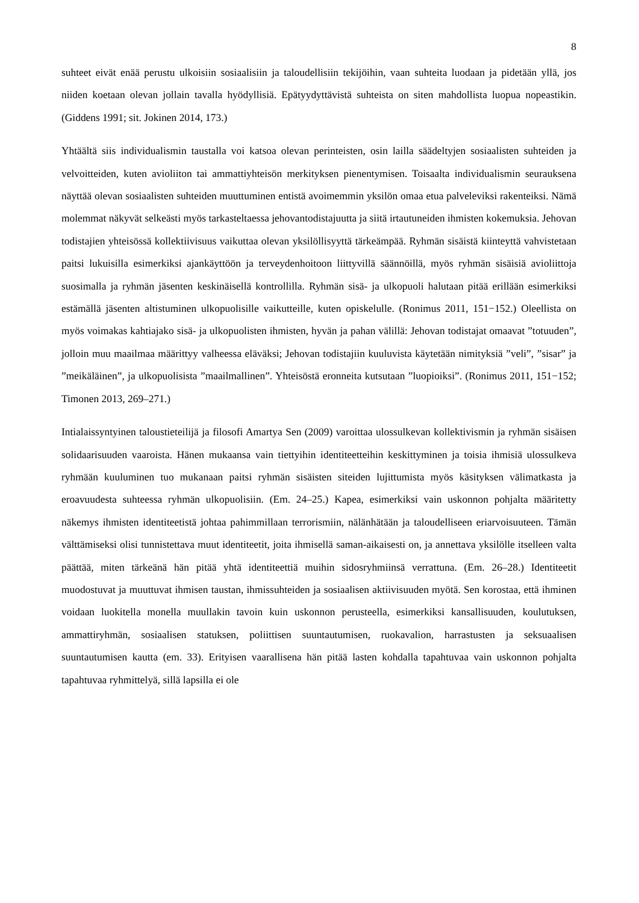8
suhteet eivät enää perustu ulkoisiin sosiaalisiin ja taloudellisiin tekijöihin, vaan suhteita luodaan ja pidetään yllä, jos niiden koetaan olevan jollain tavalla hyödyllisiä. Epätyydyttävistä suhteista on siten mahdollista luopua nopeastikin. (Giddens 1991; sit. Jokinen 2014, 173.)
Yhtäältä siis individualismin taustalla voi katsoa olevan perinteisten, osin lailla säädeltyjen sosiaalisten suhteiden ja velvoitteiden, kuten avioliiton tai ammattiyhteisön merkityksen pienentymisen. Toisaalta individualismin seurauksena näyttää olevan sosiaalisten suhteiden muuttuminen entistä avoimemmin yksilön omaa etua palveleviksi rakenteiksi. Nämä molemmat näkyvät selkeästi myös tarkasteltaessa jehovantodistajuutta ja siitä irtautuneiden ihmisten kokemuksia. Jehovan todistajien yhteisössä kollektiivisuus vaikuttaa olevan yksilöllisyyttä tärkeämpää. Ryhmän sisäistä kiinteyttä vahvistetaan paitsi lukuisilla esimerkiksi ajankäyttöön ja terveydenhoitoon liittyvillä säännöillä, myös ryhmän sisäisiä avioliittoja suosimalla ja ryhmän jäsenten keskinäisellä kontrollilla. Ryhmän sisä- ja ulkopuoli halutaan pitää erillään esimerkiksi estämällä jäsenten altistuminen ulkopuolisille vaikutteille, kuten opiskelulle. (Ronimus 2011, 151−152.) Oleellista on myös voimakas kahtiajako sisä- ja ulkopuolisten ihmisten, hyvän ja pahan välillä: Jehovan todistajat omaavat ”totuuden”, jolloin muu maailmaa määrittyy valheessa eläväksi; Jehovan todistajiin kuuluvista käytetään nimityksiä ”veli”, ”sisar” ja ”meikäläinen”, ja ulkopuolisista ”maailmallinen”. Yhteisöstä eronneita kutsutaan ”luopioiksi”. (Ronimus 2011, 151−152; Timonen 2013, 269–271.)
Intialaissyntyinen taloustieteilijä ja filosofi Amartya Sen (2009) varoittaa ulossulkevan kollektivismin ja ryhmän sisäisen solidaarisuuden vaaroista. Hänen mukaansa vain tiettyihin identiteetteihin keskittyminen ja toisia ihmisiä ulossulkeva ryhmään kuuluminen tuo mukanaan paitsi ryhmän sisäisten siteiden lujittumista myös käsityksen välimatkasta ja eroavuudesta suhteessa ryhmän ulkopuolisiin. (Em. 24–25.) Kapea, esimerkiksi vain uskonnon pohjalta määritetty näkemys ihmisten identiteetistä johtaa pahimmillaan terrorismiin, nälänhätään ja taloudelliseen eriarvoisuuteen. Tämän välttämiseksi olisi tunnistettava muut identiteetit, joita ihmisellä saman-aikaisesti on, ja annettava yksilölle itselleen valta päättää, miten tärkeänä hän pitää yhtä identiteettiä muihin sidosryhmiinsä verrattuna. (Em. 26–28.) Identiteetit muodostuvat ja muuttuvat ihmisen taustan, ihmissuhteiden ja sosiaalisen aktiivisuuden myötä. Sen korostaa, että ihminen voidaan luokitella monella muullakin tavoin kuin uskonnon perusteella, esimerkiksi kansallisuuden, koulutuksen, ammattiryhmän, sosiaalisen statuksen, poliittisen suuntautumisen, ruokavalion, harrastusten ja seksuaalisen suuntautumisen kautta (em. 33). Erityisen vaarallisena hän pitää lasten kohdalla tapahtuvaa vain uskonnon pohjalta tapahtuvaa ryhmittelyä, sillä lapsilla ei ole